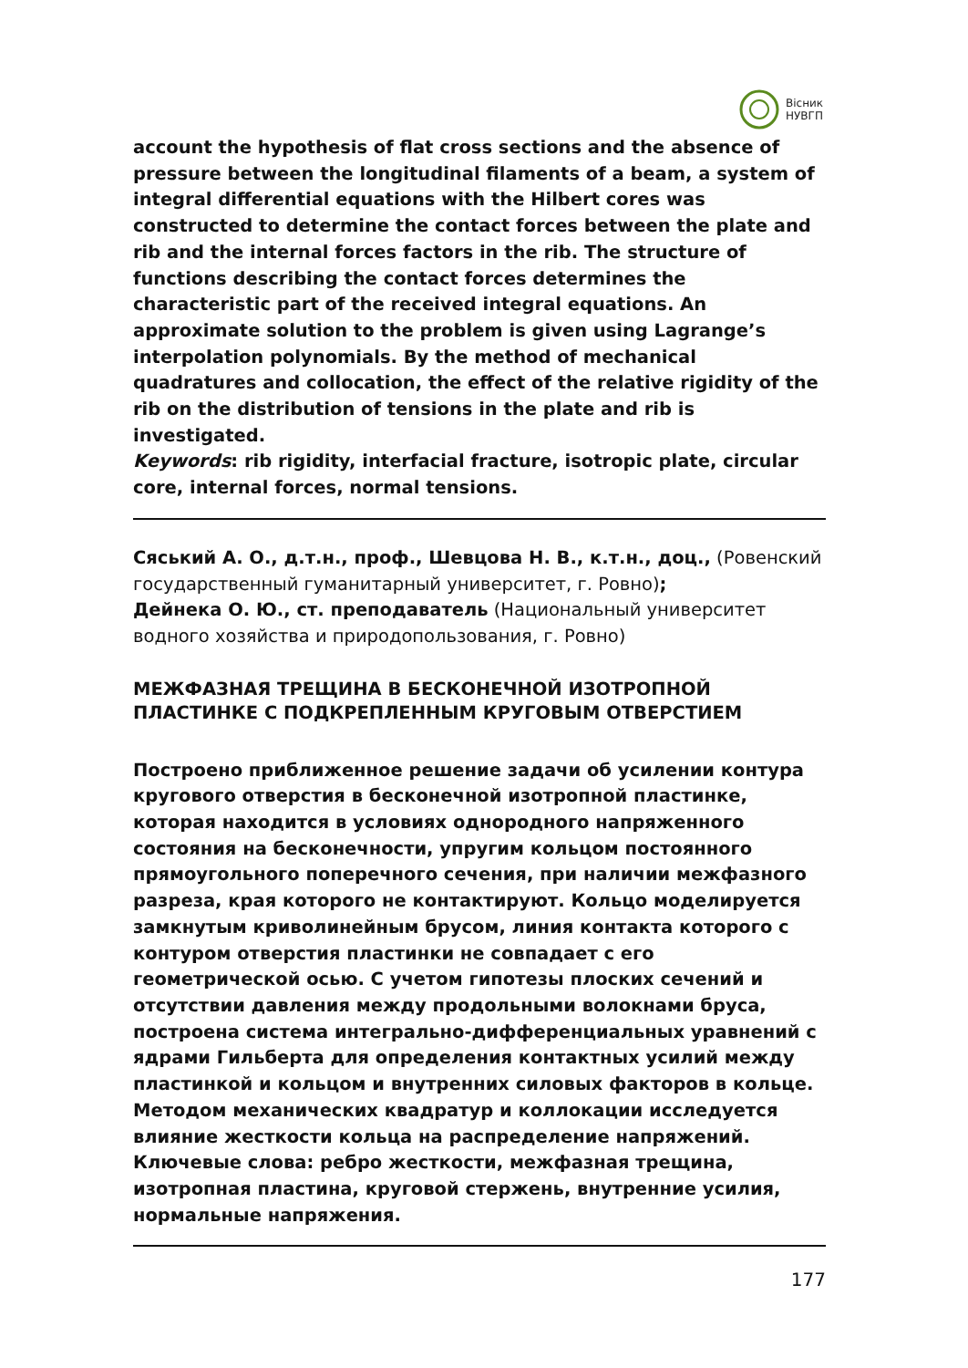Вісник
НУВГП
account the hypothesis of flat cross sections and the absence of pressure between the longitudinal filaments of a beam, a system of integral differential equations with the Hilbert cores was constructed to determine the contact forces between the plate and rib and the internal forces factors in the rib. The structure of functions describing the contact forces determines the characteristic part of the received integral equations. An approximate solution to the problem is given using Lagrange’s interpolation polynomials. By the method of mechanical quadratures and collocation, the effect of the relative rigidity of the rib on the distribution of tensions in the plate and rib is investigated.
Keywords: rib rigidity, interfacial fracture, isotropic plate, circular core, internal forces, normal tensions.
Сяський А. О., д.т.н., проф., Шевцова Н. В., к.т.н., доц., (Ровенский государственный гуманитарный университет, г. Ровно);
Дейнека О. Ю., ст. преподаватель (Национальный университет водного хозяйства и природопользования, г. Ровно)
МЕЖФАЗНАЯ ТРЕЩИНА В БЕСКОНЕЧНОЙ ИЗОТРОПНОЙ ПЛАСТИНКЕ С ПОДКРЕПЛЕННЫМ КРУГОВЫМ ОТВЕРСТИЕМ
Построено приближенное решение задачи об усилении контура кругового отверстия в бесконечной изотропной пластинке, которая находится в условиях однородного напряженного состояния на бесконечности, упругим кольцом постоянного прямоугольного поперечного сечения, при наличии межфазного разреза, края которого не контактируют. Кольцо моделируется замкнутым криволинейным брусом, линия контакта которого с контуром отверстия пластинки не совпадает с его геометрической осью. С учетом гипотезы плоских сечений и отсутствии давления между продольными волокнами бруса, построена система интегрально-дифференциальных уравнений с ядрами Гильберта для определения контактных усилий между пластинкой и кольцом и внутренних силовых факторов в кольце. Методом механических квадратур и коллокации исследуется влияние жесткости кольца на распределение напряжений.
Ключевые слова: ребро жесткости, межфазная трещина, изотропная пластина, круговой стержень, внутренние усилия, нормальные напряжения.
177